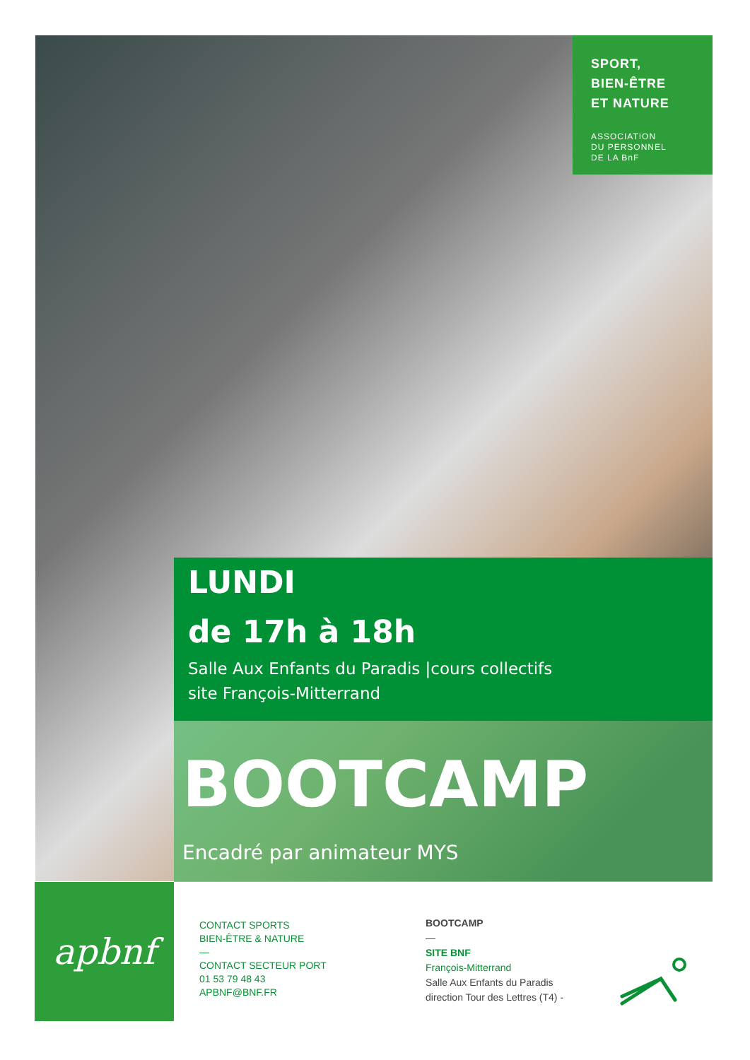SPORT,
BIEN-ÊTRE
ET NATURE
ASSOCIATION
DU PERSONNEL
DE LA BnF
LUNDI
de 17h à 18h
Salle Aux Enfants du Paradis |cours collectifs
site François-Mitterrand
BOOTCAMP
Encadré par animateur MYS
apbnf
CONTACT SPORTS
BIEN-ÊTRE & NATURE
—
CONTACT SECTEUR PORT
01 53 79 48 43
APBNF@BNF.FR
BOOTCAMP
—
SITE BNF
François-Mitterrand
Salle Aux Enfants du Paradis
direction Tour des Lettres (T4) -